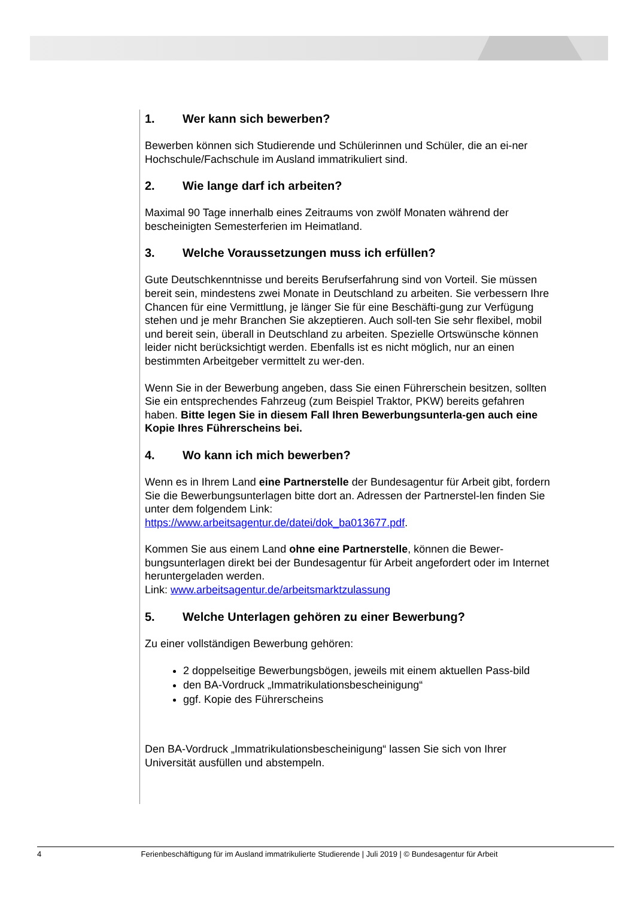1. Wer kann sich bewerben?
Bewerben können sich Studierende und Schülerinnen und Schüler, die an ei-ner Hochschule/Fachschule im Ausland immatrikuliert sind.
2. Wie lange darf ich arbeiten?
Maximal 90 Tage innerhalb eines Zeitraums von zwölf Monaten während der bescheinigten Semesterferien im Heimatland.
3. Welche Voraussetzungen muss ich erfüllen?
Gute Deutschkenntnisse und bereits Berufserfahrung sind von Vorteil. Sie müssen bereit sein, mindestens zwei Monate in Deutschland zu arbeiten. Sie verbessern Ihre Chancen für eine Vermittlung, je länger Sie für eine Beschäfti-gung zur Verfügung stehen und je mehr Branchen Sie akzeptieren. Auch soll-ten Sie sehr flexibel, mobil und bereit sein, überall in Deutschland zu arbeiten. Spezielle Ortswünsche können leider nicht berücksichtigt werden. Ebenfalls ist es nicht möglich, nur an einen bestimmten Arbeitgeber vermittelt zu wer-den.
Wenn Sie in der Bewerbung angeben, dass Sie einen Führerschein besitzen, sollten Sie ein entsprechendes Fahrzeug (zum Beispiel Traktor, PKW) bereits gefahren haben. Bitte legen Sie in diesem Fall Ihren Bewerbungsunterla-gen auch eine Kopie Ihres Führerscheins bei.
4. Wo kann ich mich bewerben?
Wenn es in Ihrem Land eine Partnerstelle der Bundesagentur für Arbeit gibt, fordern Sie die Bewerbungsunterlagen bitte dort an. Adressen der Partnerstel-len finden Sie unter dem folgendem Link:
https://www.arbeitsagentur.de/datei/dok_ba013677.pdf.
Kommen Sie aus einem Land ohne eine Partnerstelle, können die Bewer-bungsunterlagen direkt bei der Bundesagentur für Arbeit angefordert oder im Internet heruntergeladen werden.
Link: www.arbeitsagentur.de/arbeitsmarktzulassung
5. Welche Unterlagen gehören zu einer Bewerbung?
Zu einer vollständigen Bewerbung gehören:
2 doppelseitige Bewerbungsbögen, jeweils mit einem aktuellen Pass-bild
den BA-Vordruck „Immatrikulationsbescheinigung“
ggf. Kopie des Führerscheins
Den BA-Vordruck „Immatrikulationsbescheinigung“ lassen Sie sich von Ihrer Universität ausfüllen und abstempeln.
4 Ferienbeschäftigung für im Ausland immatrikulierte Studierende | Juli 2019 | © Bundesagentur für Arbeit